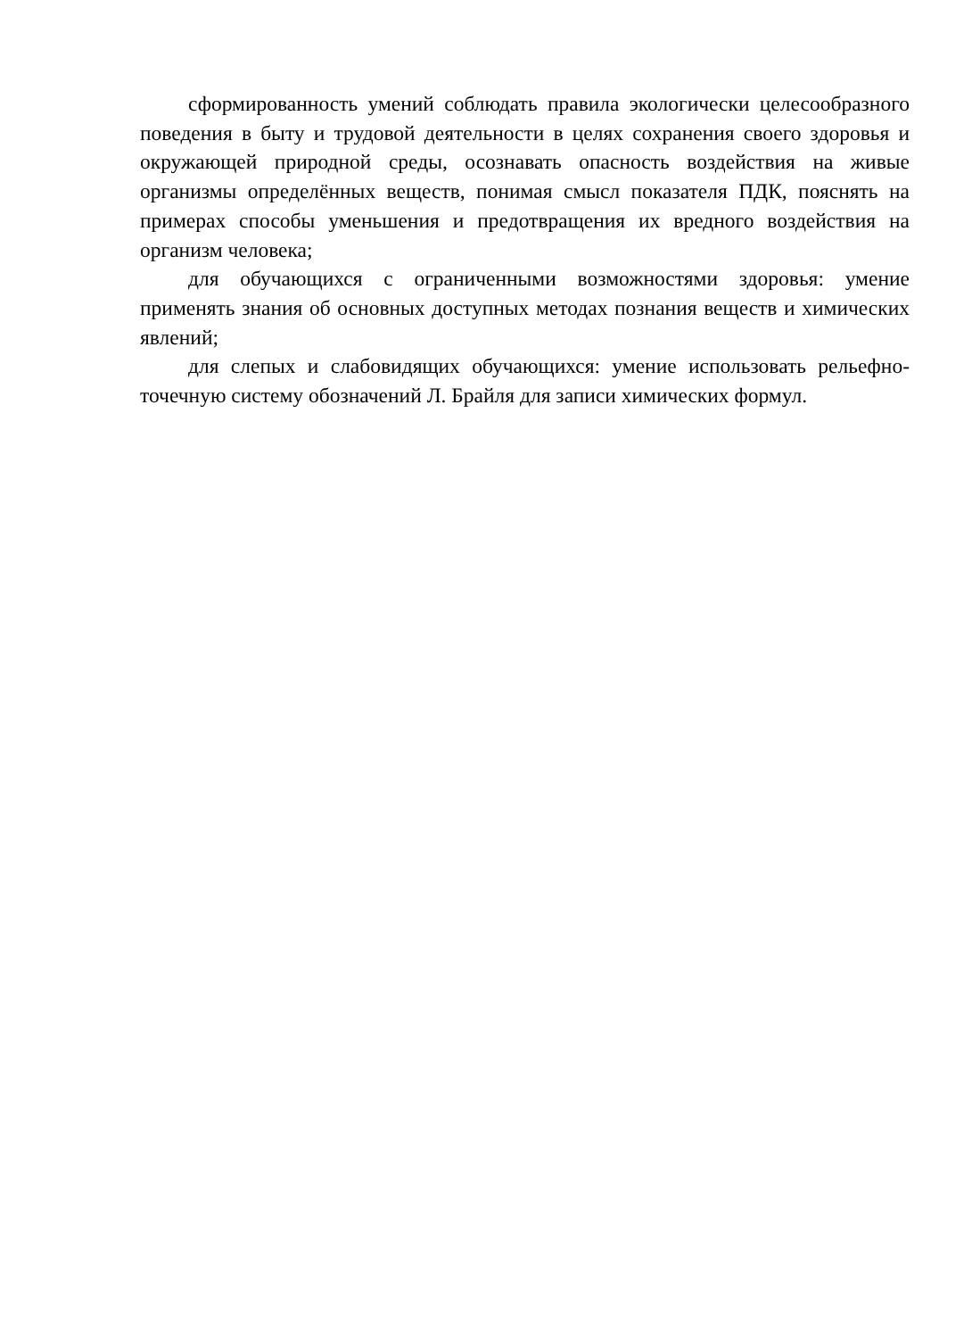сформированность умений соблюдать правила экологически целесообразного поведения в быту и трудовой деятельности в целях сохранения своего здоровья и окружающей природной среды, осознавать опасность воздействия на живые организмы определённых веществ, понимая смысл показателя ПДК, пояснять на примерах способы уменьшения и предотвращения их вредного воздействия на организм человека;
для обучающихся с ограниченными возможностями здоровья: умение применять знания об основных доступных методах познания веществ и химических явлений;
для слепых и слабовидящих обучающихся: умение использовать рельефно-точечную систему обозначений Л. Брайля для записи химических формул.